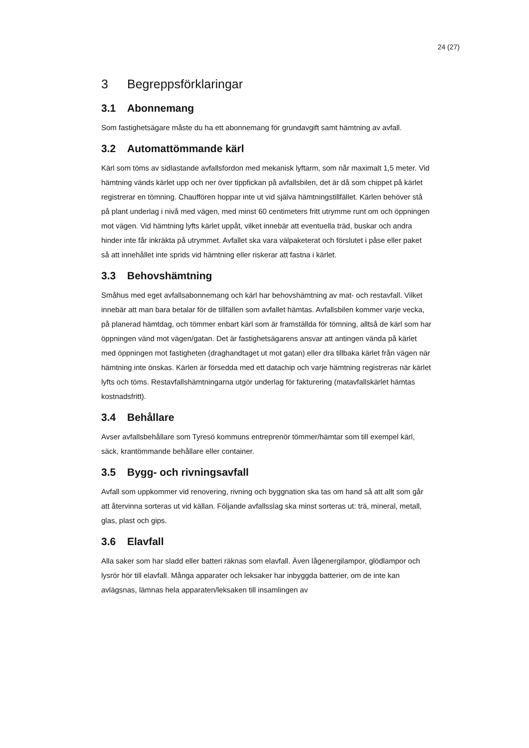24 (27)
3 Begreppsförklaringar
3.1 Abonnemang
Som fastighetsägare måste du ha ett abonnemang för grundavgift samt hämtning av avfall.
3.2 Automattömmande kärl
Kärl som töms av sidlastande avfallsfordon med mekanisk lyftarm, som når maximalt 1,5 meter. Vid hämtning vänds kärlet upp och ner över tippfickan på avfallsbilen, det är då som chippet på kärlet registrerar en tömning. Chauffören hoppar inte ut vid själva hämtningstillfället. Kärlen behöver stå på plant underlag i nivå med vägen, med minst 60 centimeters fritt utrymme runt om och öppningen mot vägen. Vid hämtning lyfts kärlet uppåt, vilket innebär att eventuella träd, buskar och andra hinder inte får inkräkta på utrymmet. Avfallet ska vara välpaketerat och förslutet i påse eller paket så att innehållet inte sprids vid hämtning eller riskerar att fastna i kärlet.
3.3 Behovshämtning
Småhus med eget avfallsabonnemang och kärl har behovshämtning av mat- och restavfall. Vilket innebär att man bara betalar för de tillfällen som avfallet hämtas. Avfallsbilen kommer varje vecka, på planerad hämtdag, och tömmer enbart kärl som är framställda för tömning, alltså de kärl som har öppningen vänd mot vägen/gatan. Det är fastighetsägarens ansvar att antingen vända på kärlet med öppningen mot fastigheten (draghandtaget ut mot gatan) eller dra tillbaka kärlet från vägen när hämtning inte önskas. Kärlen är försedda med ett datachip och varje hämtning registreras när kärlet lyfts och töms. Restavfallshämtningarna utgör underlag för fakturering (matavfallskärlet hämtas kostnadsfritt).
3.4 Behållare
Avser avfallsbehållare som Tyresö kommuns entreprenör tömmer/hämtar som till exempel kärl, säck, krantömmande behållare eller container.
3.5 Bygg- och rivningsavfall
Avfall som uppkommer vid renovering, rivning och byggnation ska tas om hand så att allt som går att återvinna sorteras ut vid källan. Följande avfallsslag ska minst sorteras ut: trä, mineral, metall, glas, plast och gips.
3.6 Elavfall
Alla saker som har sladd eller batteri räknas som elavfall. Även lågenergilampor, glödlampor och lysrör hör till elavfall. Många apparater och leksaker har inbyggda batterier, om de inte kan avlägsnas, lämnas hela apparaten/leksaken till insamlingen av